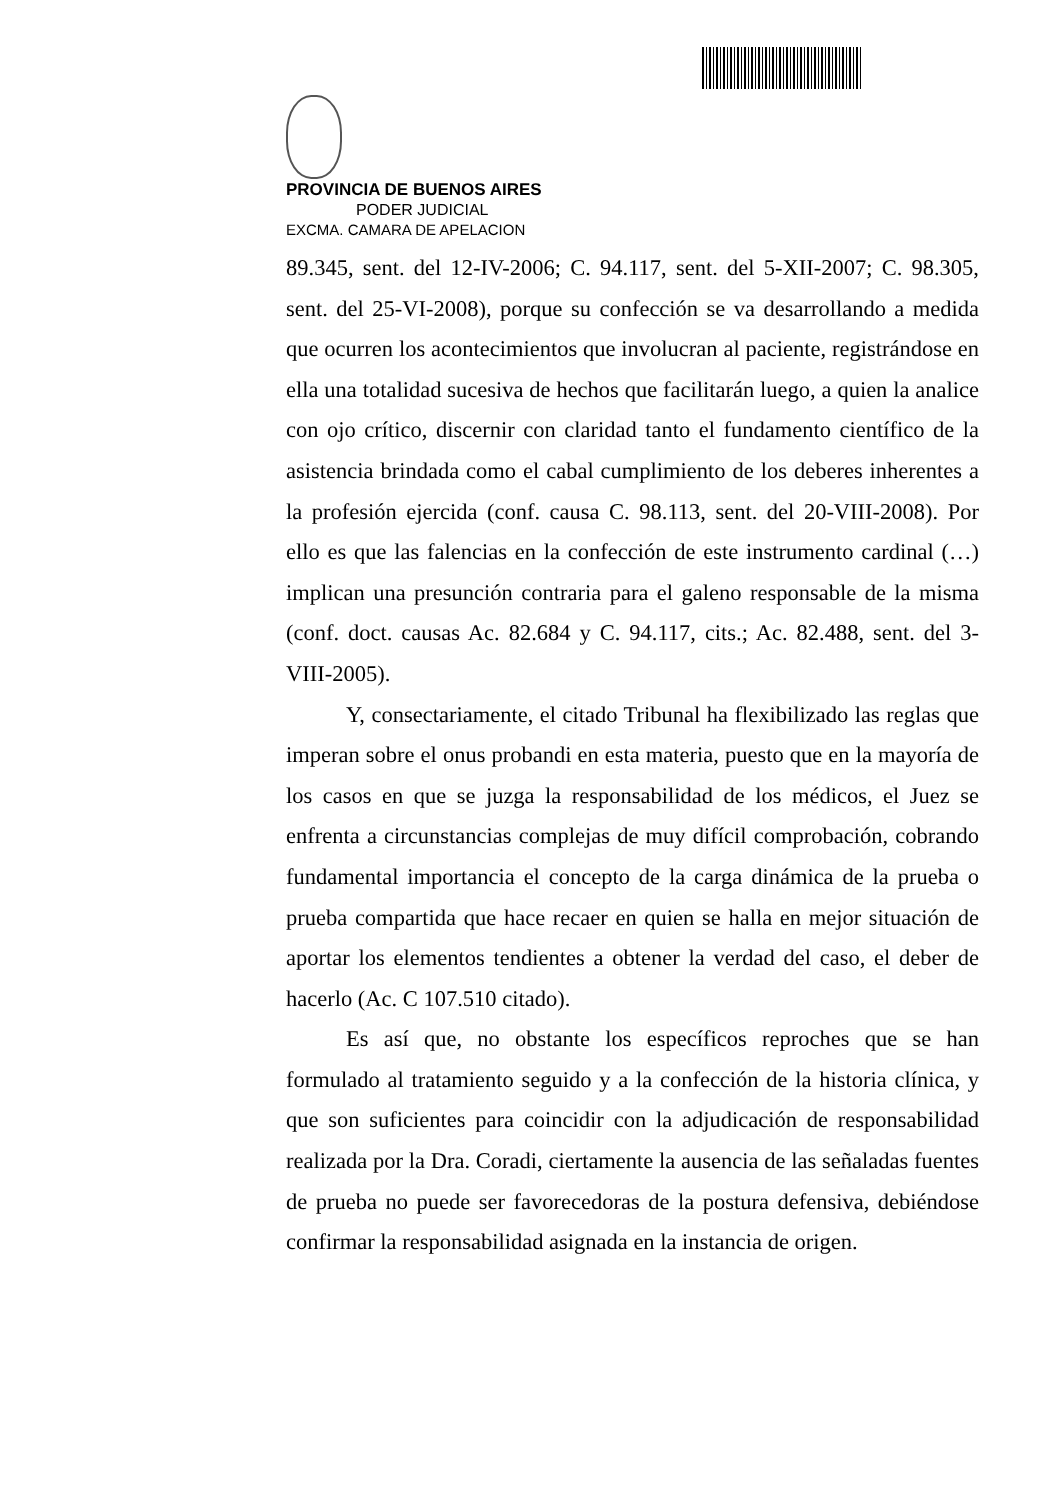PROVINCIA DE BUENOS AIRES
PODER JUDICIAL
EXCMA. CAMARA DE APELACION
89.345, sent. del 12-IV-2006; C. 94.117, sent. del 5-XII-2007; C. 98.305, sent. del 25-VI-2008), porque su confección se va desarrollando a medida que ocurren los acontecimientos que involucran al paciente, registrándose en ella una totalidad sucesiva de hechos que facilitarán luego, a quien la analice con ojo crítico, discernir con claridad tanto el fundamento científico de la asistencia brindada como el cabal cumplimiento de los deberes inherentes a la profesión ejercida (conf. causa C. 98.113, sent. del 20-VIII-2008). Por ello es que las falencias en la confección de este instrumento cardinal (…) implican una presunción contraria para el galeno responsable de la misma (conf. doct. causas Ac. 82.684 y C. 94.117, cits.; Ac. 82.488, sent. del 3-VIII-2005).
Y, consectariamente, el citado Tribunal ha flexibilizado las reglas que imperan sobre el onus probandi en esta materia, puesto que en la mayoría de los casos en que se juzga la responsabilidad de los médicos, el Juez se enfrenta a circunstancias complejas de muy difícil comprobación, cobrando fundamental importancia el concepto de la carga dinámica de la prueba o prueba compartida que hace recaer en quien se halla en mejor situación de aportar los elementos tendientes a obtener la verdad del caso, el deber de hacerlo (Ac. C 107.510 citado).
Es así que, no obstante los específicos reproches que se han formulado al tratamiento seguido y a la confección de la historia clínica, y que son suficientes para coincidir con la adjudicación de responsabilidad realizada por la Dra. Coradi, ciertamente la ausencia de las señaladas fuentes de prueba no puede ser favorecedoras de la postura defensiva, debiéndose confirmar la responsabilidad asignada en la instancia de origen.